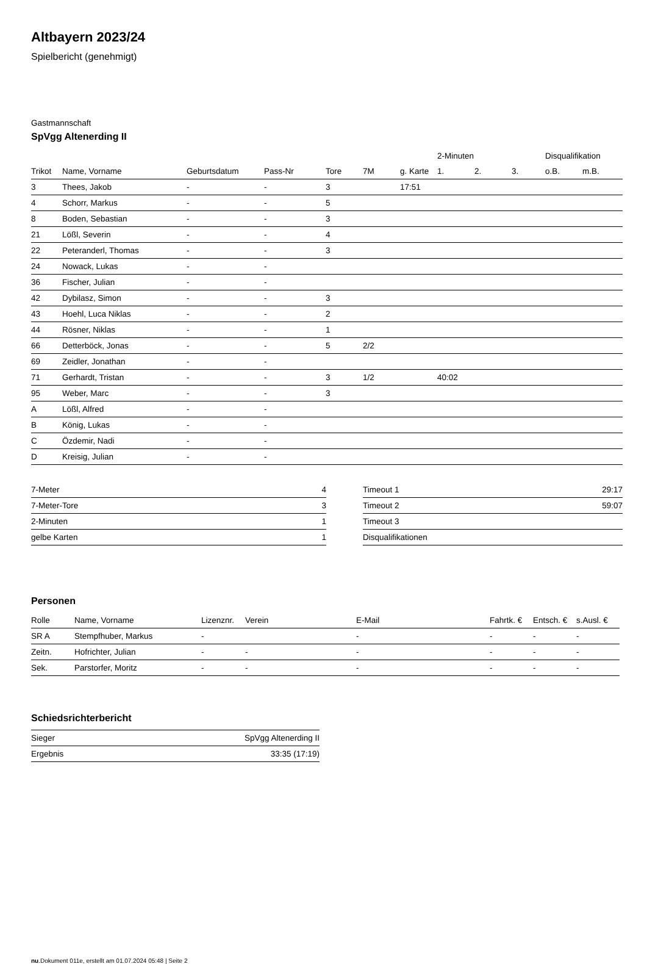Altbayern 2023/24
Spielbericht (genehmigt)
Gastmannschaft
SpVgg Altenerding II
| | | | | | | | 2-Minuten | | | Disqualifikation | |
| --- | --- | --- | --- | --- | --- | --- | --- | --- | --- | --- | --- |
| Trikot | Name, Vorname | Geburtsdatum | Pass-Nr | Tore | 7M | g. Karte | 1. | 2. | 3. | o.B. | m.B. |
| 3 | Thees, Jakob | - | - | 3 | | 17:51 | | | | | |
| 4 | Schorr, Markus | - | - | 5 | | | | | | | |
| 8 | Boden, Sebastian | - | - | 3 | | | | | | | |
| 21 | Lößl, Severin | - | - | 4 | | | | | | | |
| 22 | Peteranderl, Thomas | - | - | 3 | | | | | | | |
| 24 | Nowack, Lukas | - | - | | | | | | | | |
| 36 | Fischer, Julian | - | - | | | | | | | | |
| 42 | Dybilasz, Simon | - | - | 3 | | | | | | | |
| 43 | Hoehl, Luca Niklas | - | - | 2 | | | | | | | |
| 44 | Rösner, Niklas | - | - | 1 | | | | | | | |
| 66 | Detterböck, Jonas | - | - | 5 | 2/2 | | | | | | |
| 69 | Zeidler, Jonathan | - | - | | | | | | | | |
| 71 | Gerhardt, Tristan | - | - | 3 | 1/2 | | 40:02 | | | | |
| 95 | Weber, Marc | - | - | 3 | | | | | | | |
| A | Lößl, Alfred | - | - | | | | | | | | |
| B | König, Lukas | - | - | | | | | | | | |
| C | Özdemir, Nadi | - | - | | | | | | | | |
| D | Kreisig, Julian | - | - | | | | | | | | |
| 7-Meter | 4 |
| 7-Meter-Tore | 3 |
| 2-Minuten | 1 |
| gelbe Karten | 1 |
| Timeout 1 | 29:17 |
| Timeout 2 | 59:07 |
| Timeout 3 | |
| Disqualifikationen | |
Personen
| Rolle | Name, Vorname | Lizenznr. | Verein | E-Mail | Fahrtk. € | Entsch. € | s.Ausl. € |
| --- | --- | --- | --- | --- | --- | --- | --- |
| SR A | Stempfhuber, Markus | - | | - | - | - | - |
| Zeitn. | Hofrichter, Julian | - | - | - | - | - | - |
| Sek. | Parstorfer, Moritz | - | - | - | - | - | - |
Schiedsrichterbericht
| Sieger | SpVgg Altenerding II |
| Ergebnis | 33:35 (17:19) |
nu.Dokument 011e, erstellt am 01.07.2024 05:48 | Seite 2